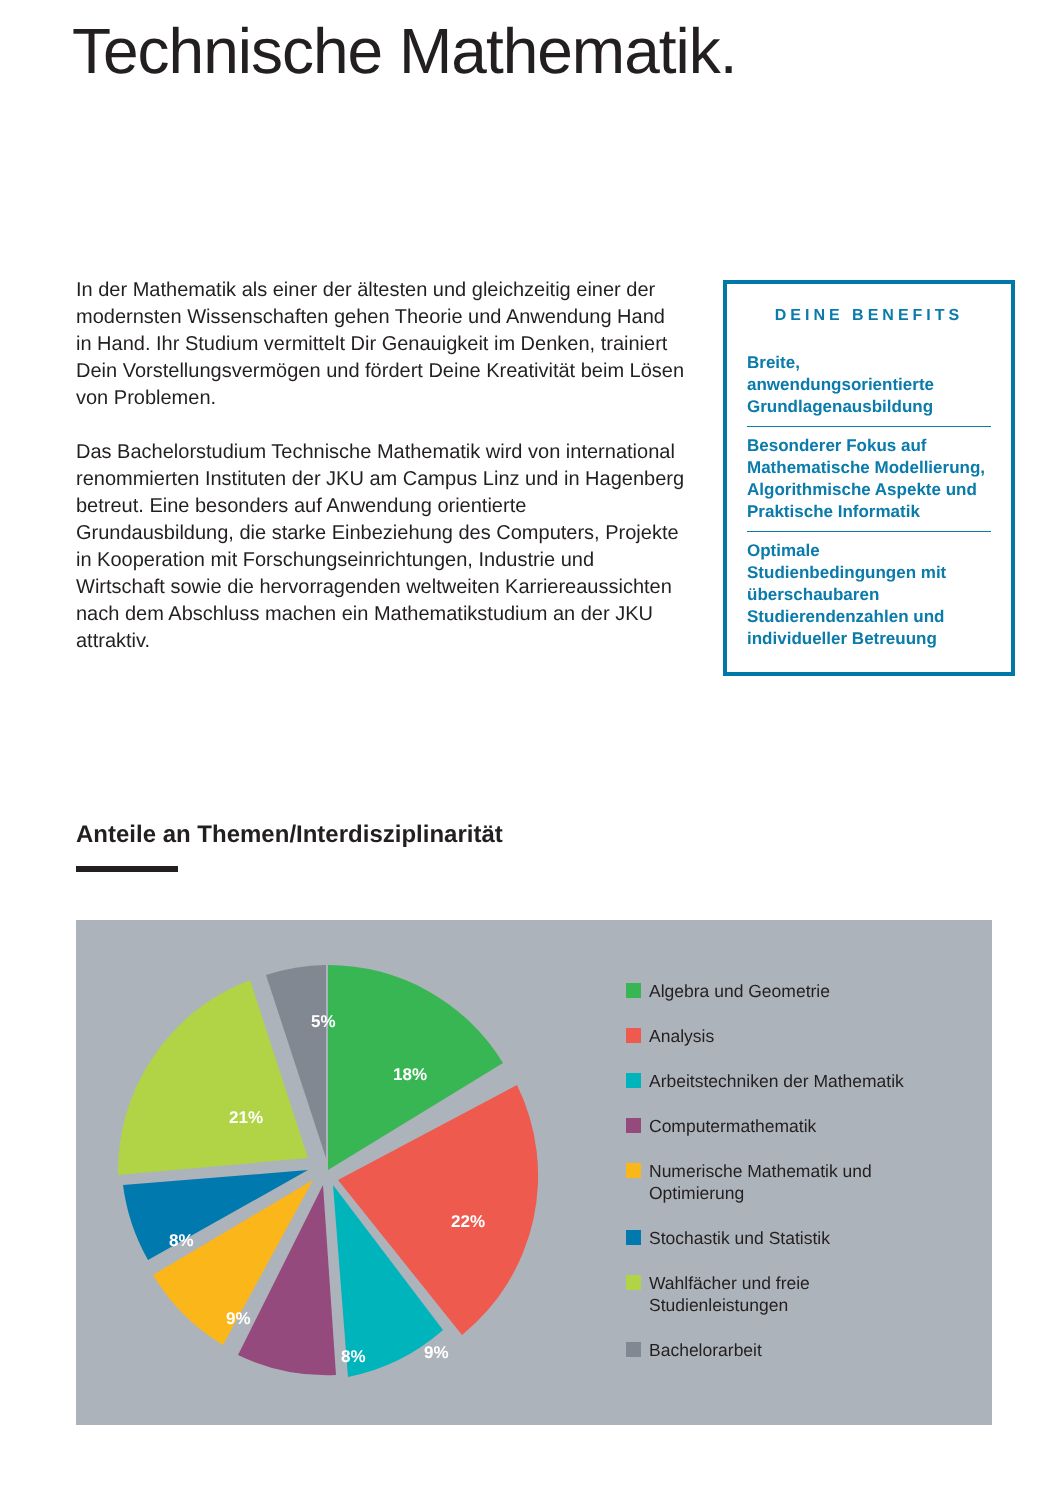Technische Mathematik.
In der Mathematik als einer der ältesten und gleichzeitig einer der modernsten Wissenschaften gehen Theorie und Anwendung Hand in Hand. Ihr Studium vermittelt Dir Genauigkeit im Denken, trainiert Dein Vorstellungsvermögen und fördert Deine Kreativität beim Lösen von Problemen.
Das Bachelorstudium Technische Mathematik wird von international renommierten Instituten der JKU am Campus Linz und in Hagenberg betreut. Eine besonders auf Anwendung orientierte Grundausbildung, die starke Einbeziehung des Computers, Projekte in Kooperation mit Forschungseinrichtungen, Industrie und Wirtschaft sowie die hervorragenden weltweiten Karriereaussichten nach dem Abschluss machen ein Mathematikstudium an der JKU attraktiv.
DEINE BENEFITS
Breite, anwendungsorientierte Grundlagenausbildung
Besonderer Fokus auf Mathematische Modellierung, Algorithmische Aspekte und Praktische Informatik
Optimale Studienbedingungen mit überschaubaren Studierendenzahlen und individueller Betreuung
Anteile an Themen/Interdisziplinarität
5%
18%
21%
22%
8%
9%
8%
9%
Algebra und Geometrie
Analysis
Arbeitstechniken der Mathematik
Computermathematik
Numerische Mathematik und
Optimierung
Stochastik und Statistik
Wahlfächer und freie
Studienleistungen
Bachelorarbeit